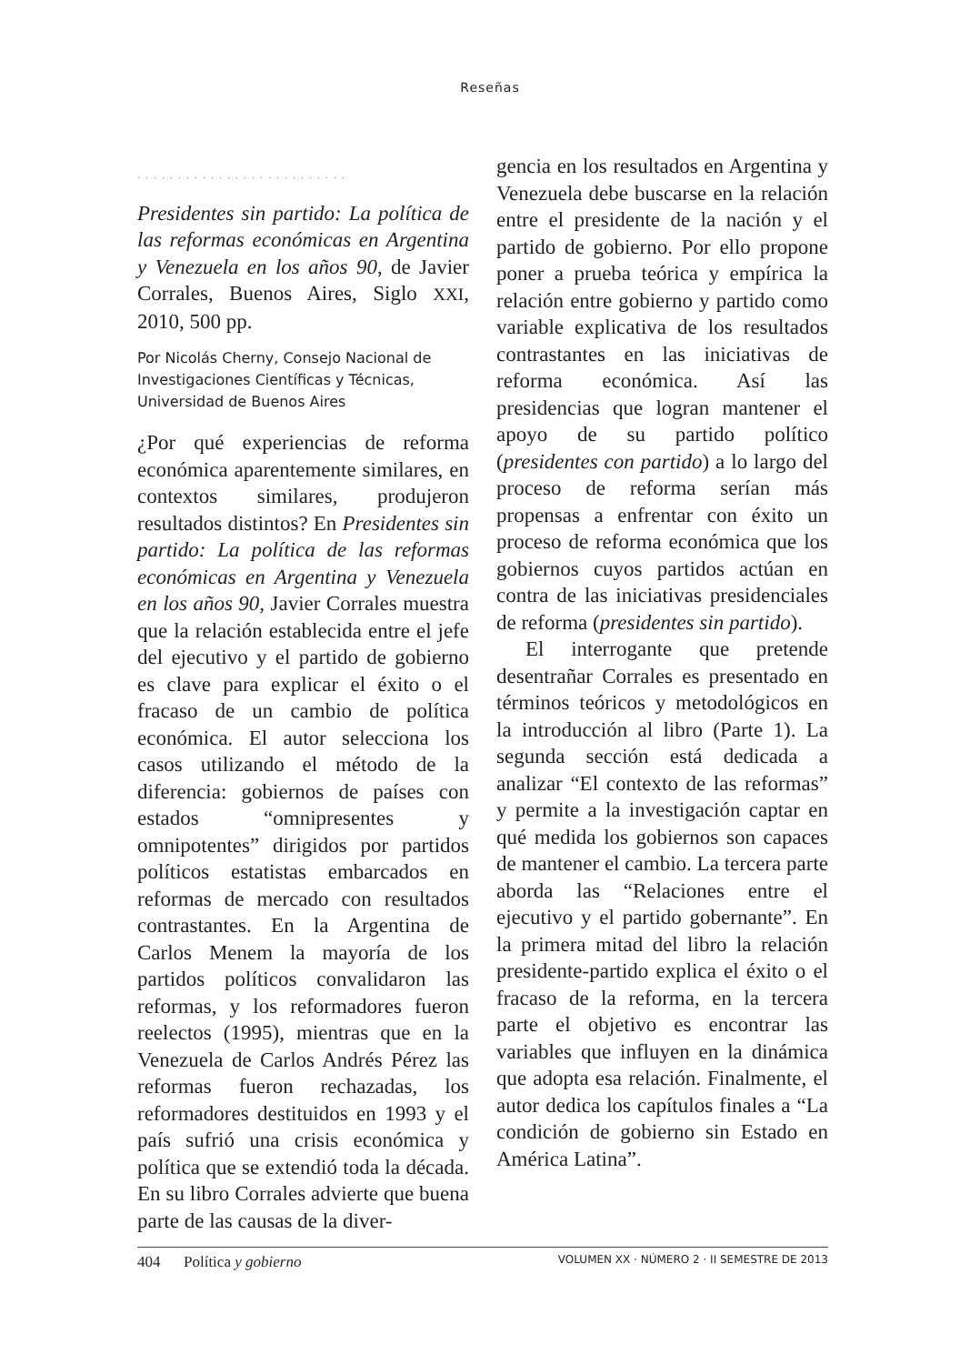Reseñas
..........................
Presidentes sin partido: La política de las reformas económicas en Argentina y Venezuela en los años 90, de Javier Corrales, Buenos Aires, Siglo XXI, 2010, 500 pp.
Por Nicolás Cherny, Consejo Nacional de Investigaciones Científicas y Técnicas, Universidad de Buenos Aires
¿Por qué experiencias de reforma económica aparentemente similares, en contextos similares, produjeron resultados distintos? En Presidentes sin partido: La política de las reformas económicas en Argentina y Venezuela en los años 90, Javier Corrales muestra que la relación establecida entre el jefe del ejecutivo y el partido de gobierno es clave para explicar el éxito o el fracaso de un cambio de política económica. El autor selecciona los casos utilizando el método de la diferencia: gobiernos de países con estados “omnipresentes y omnipotentes” dirigidos por partidos políticos estatistas embarcados en reformas de mercado con resultados contrastantes. En la Argentina de Carlos Menem la mayoría de los partidos políticos convalidaron las reformas, y los reformadores fueron reelectos (1995), mientras que en la Venezuela de Carlos Andrés Pérez las reformas fueron rechazadas, los reformadores destituidos en 1993 y el país sufrió una crisis económica y política que se extendió toda la década. En su libro Corrales advierte que buena parte de las causas de la diver-
gencia en los resultados en Argentina y Venezuela debe buscarse en la relación entre el presidente de la nación y el partido de gobierno. Por ello propone poner a prueba teórica y empírica la relación entre gobierno y partido como variable explicativa de los resultados contrastantes en las iniciativas de reforma económica. Así las presidencias que logran mantener el apoyo de su partido político (presidentes con partido) a lo largo del proceso de reforma serían más propensas a enfrentar con éxito un proceso de reforma económica que los gobiernos cuyos partidos actúan en contra de las iniciativas presidenciales de reforma (presidentes sin partido).
El interrogante que pretende desentrañar Corrales es presentado en términos teóricos y metodológicos en la introducción al libro (Parte 1). La segunda sección está dedicada a analizar “El contexto de las reformas” y permite a la investigación captar en qué medida los gobiernos son capaces de mantener el cambio. La tercera parte aborda las “Relaciones entre el ejecutivo y el partido gobernante”. En la primera mitad del libro la relación presidente-partido explica el éxito o el fracaso de la reforma, en la tercera parte el objetivo es encontrar las variables que influyen en la dinámica que adopta esa relación. Finalmente, el autor dedica los capítulos finales a “La condición de gobierno sin Estado en América Latina”.
404 Política y gobierno VOLUMEN XX · NÚMERO 2 · II SEMESTRE DE 2013